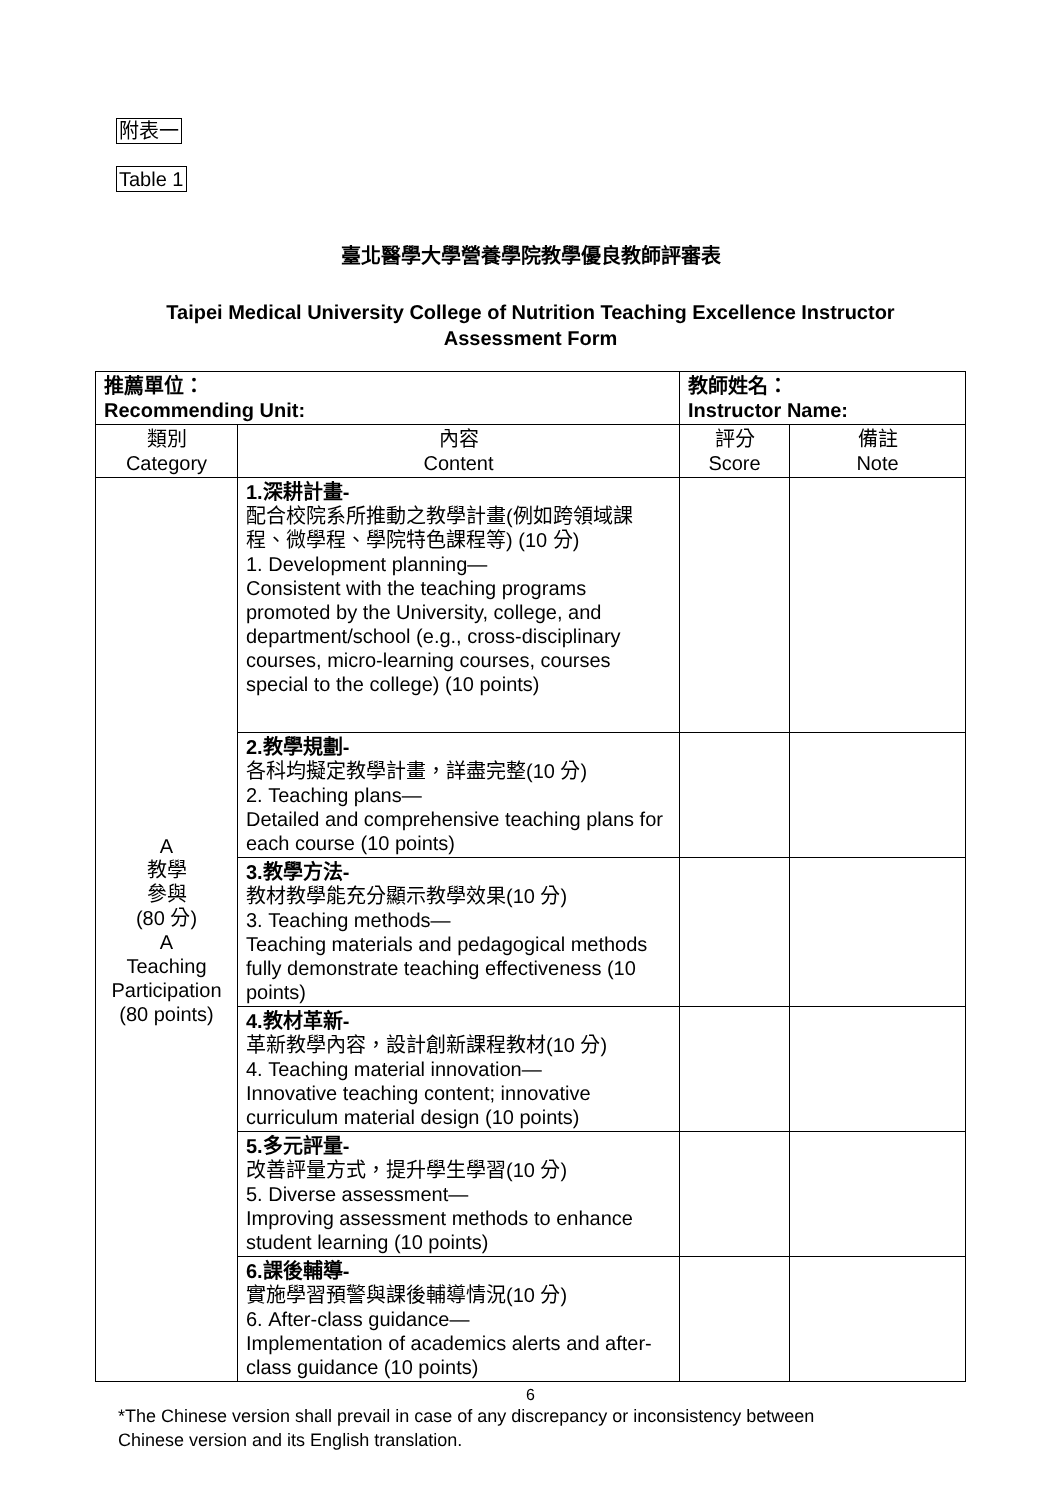附表一
Table 1
臺北醫學大學營養學院教學優良教師評審表
Taipei Medical University College of Nutrition Teaching Excellence Instructor
Assessment Form
| 推薦單位： Recommending Unit: | | 教師姓名： Instructor Name: | |
| 類別 Category | 內容 Content | 評分 Score | 備註 Note |
| A 教學 參與 (80 分) A Teaching Participation (80 points) | 1.深耕計畫- 配合校院系所推動之教學計畫(例如跨領域課程、微學程、學院特色課程等) (10 分) 1. Development planning— Consistent with the teaching programs promoted by the University, college, and department/school (e.g., cross-disciplinary courses, micro-learning courses, courses special to the college) (10 points) | | |
| | 2.教學規劃- 各科均擬定教學計畫，詳盡完整(10 分) 2. Teaching plans— Detailed and comprehensive teaching plans for each course (10 points) | | |
| | 3.教學方法- 教材教學能充分顯示教學效果(10 分) 3. Teaching methods— Teaching materials and pedagogical methods fully demonstrate teaching effectiveness (10 points) | | |
| | 4.教材革新- 革新教學內容，設計創新課程教材(10 分) 4. Teaching material innovation— Innovative teaching content; innovative curriculum material design (10 points) | | |
| | 5.多元評量- 改善評量方式，提升學生學習(10 分) 5. Diverse assessment— Improving assessment methods to enhance student learning (10 points) | | |
| | 6.課後輔導- 實施學習預警與課後輔導情況(10 分) 6. After-class guidance— Implementation of academics alerts and after-class guidance (10 points) | | |
6
*The Chinese version shall prevail in case of any discrepancy or inconsistency between
Chinese version and its English translation.